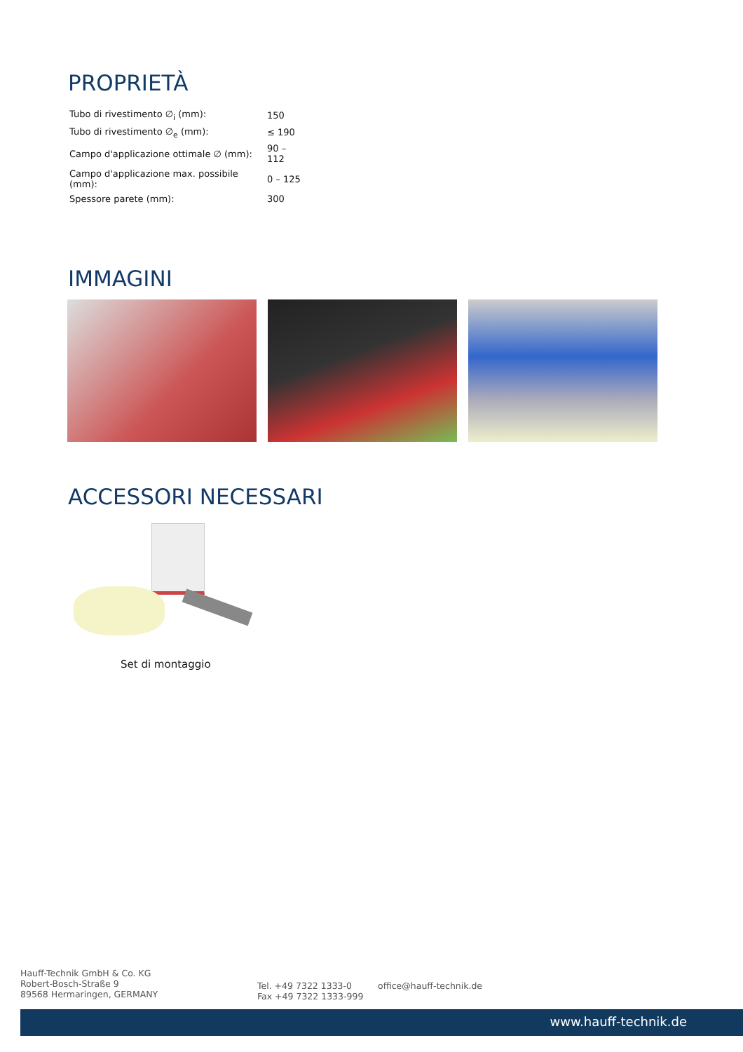PROPRIETÀ
| Tubo di rivestimento ∅<sub>i</sub> (mm): | 150 |
| Tubo di rivestimento ∅<sub>e</sub> (mm): | ≤ 190 |
| Campo d'applicazione ottimale ∅ (mm): | 90 – 112 |
| Campo d'applicazione max. possibile (mm): | 0 – 125 |
| Spessore parete (mm): | 300 |
IMMAGINI
ACCESSORI NECESSARI
Set di montaggio
Hauff-Technik GmbH & Co. KG
Robert-Bosch-Straße 9
89568 Hermaringen, GERMANY
Tel. +49 7322 1333-0
Fax +49 7322 1333-999
office@hauff-technik.de
www.hauff-technik.de